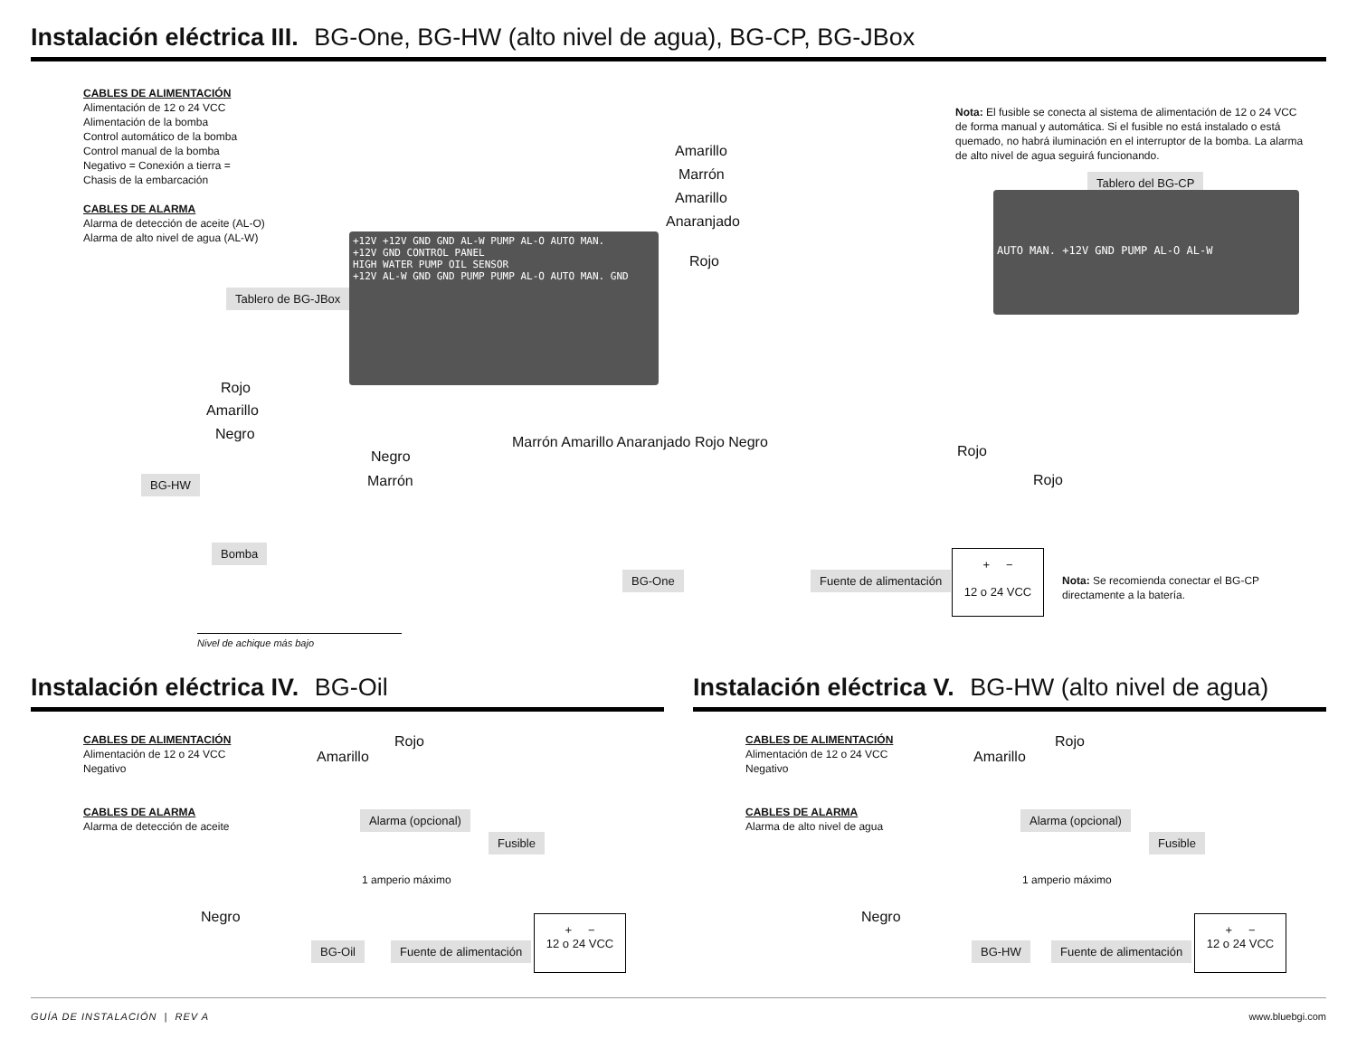Instalación eléctrica III. BG-One, BG-HW (alto nivel de agua), BG-CP, BG-JBox
CABLES DE ALIMENTACIÓN
Alimentación de 12 o 24 VCC
Alimentación de la bomba
Control automático de la bomba
Control manual de la bomba
Negativo = Conexión a tierra =
Chasis de la embarcación
CABLES DE ALARMA
Alarma de detección de aceite (AL-O)
Alarma de alto nivel de agua (AL-W)
+12V +12V GND GND AL-W PUMP AL-O AUTO MAN.
+12V GND CONTROL PANEL
HIGH WATER PUMP OIL SENSOR
+12V AL-W GND GND PUMP PUMP AL-O AUTO MAN. GND
Tablero de BG-JBox
Amarillo
Marrón
Amarillo
Anaranjado
Rojo
Nota: El fusible se conecta al sistema de alimentación de 12 o 24 VCC de forma manual y automática. Si el fusible no está instalado o está quemado, no habrá iluminación en el interruptor de la bomba. La alarma de alto nivel de agua seguirá funcionando.
Tablero del BG-CP
AUTO MAN. +12V GND PUMP AL-O AL-W
Rojo
Amarillo
Negro
Negro
Marrón
Marrón Amarillo Anaranjado Rojo Negro
BG-HW
Bomba
BG-One
Nivel de achique más bajo
Rojo
Rojo
Fuente de alimentación
+ −
12 o 24 VCC
Nota: Se recomienda conectar el BG-CP directamente a la batería.
Instalación eléctrica IV. BG-Oil
CABLES DE ALIMENTACIÓN
Alimentación de 12 o 24 VCC
Negativo
CABLES DE ALARMA
Alarma de detección de aceite
Rojo
Amarillo
Alarma (opcional)
1 amperio máximo
Fusible
Negro
BG-Oil Fuente de alimentación
+ −
12 o 24 VCC
Instalación eléctrica V. BG-HW (alto nivel de agua)
CABLES DE ALIMENTACIÓN
Alimentación de 12 o 24 VCC
Negativo
CABLES DE ALARMA
Alarma de alto nivel de agua
Rojo
Amarillo
Alarma (opcional)
1 amperio máximo
Fusible
Negro
BG-HW Fuente de alimentación
+ −
12 o 24 VCC
GUÍA DE INSTALACIÓN | REV A www.bluebgi.com